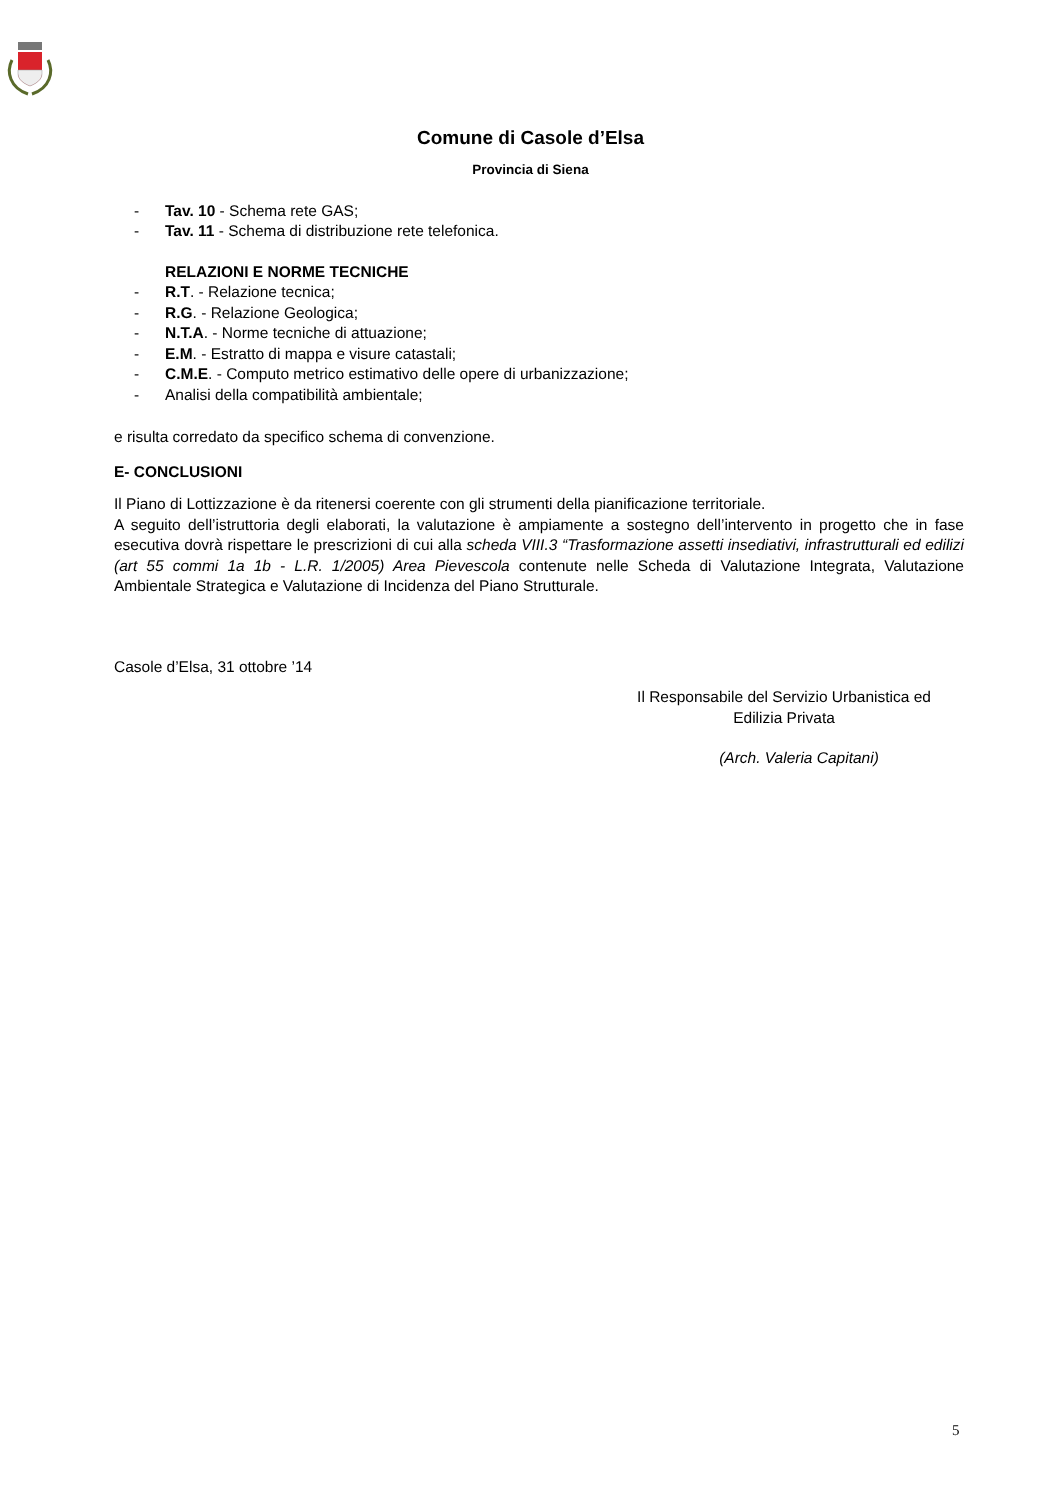Comune di Casole d’Elsa
Provincia di Siena
- Tav. 10 - Schema rete GAS;
- Tav. 11 - Schema di distribuzione rete telefonica.
RELAZIONI E NORME TECNICHE
- R.T. - Relazione tecnica;
- R.G. - Relazione Geologica;
- N.T.A. - Norme tecniche di attuazione;
- E.M. - Estratto di mappa e visure catastali;
- C.M.E. - Computo metrico estimativo delle opere di urbanizzazione;
- Analisi della compatibilità ambientale;
e risulta corredato da specifico schema di convenzione.
E- CONCLUSIONI
Il Piano di Lottizzazione è da ritenersi coerente con gli strumenti della pianificazione territoriale.
A seguito dell’istruttoria degli elaborati, la valutazione è ampiamente a sostegno dell’intervento in progetto che in fase esecutiva dovrà rispettare le prescrizioni di cui alla scheda VIII.3 “Trasformazione assetti insediativi, infrastrutturali ed edilizi (art 55 commi 1a 1b - L.R. 1/2005) Area Pievescola contenute nelle Scheda di Valutazione Integrata, Valutazione Ambientale Strategica e Valutazione di Incidenza del Piano Strutturale.
Casole d’Elsa, 31 ottobre ’14
Il Responsabile del Servizio Urbanistica ed Edilizia Privata
(Arch. Valeria Capitani)
5